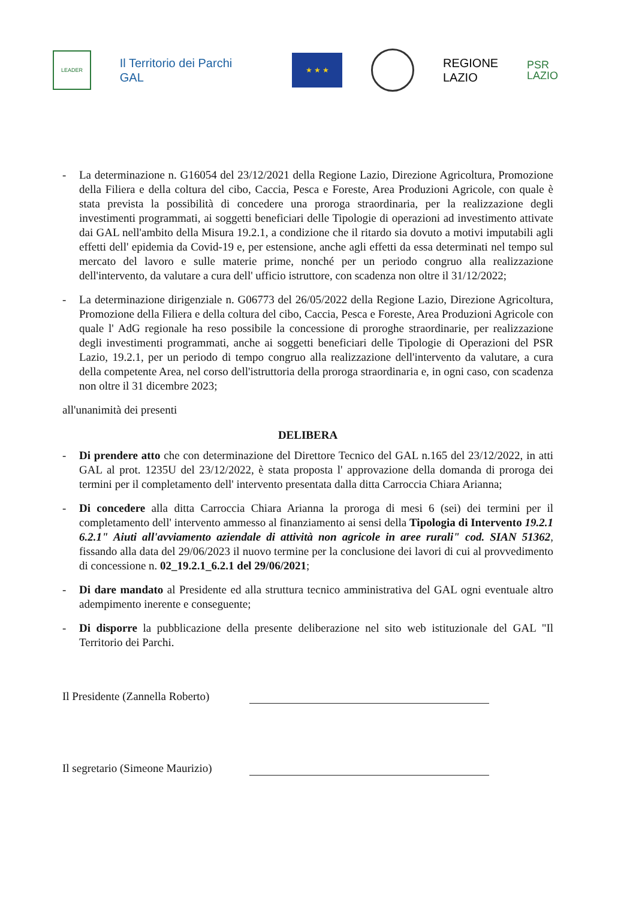LEADER
Il Territorio dei Parchi
GAL
★ ★ ★
REGIONE
LAZIO
PSR
LAZIO
- La determinazione n. G16054 del 23/12/2021 della Regione Lazio, Direzione Agricoltura, Promozione della Filiera e della coltura del cibo, Caccia, Pesca e Foreste, Area Produzioni Agricole, con quale è stata prevista la possibilità di concedere una proroga straordinaria, per la realizzazione degli investimenti programmati, ai soggetti beneficiari delle Tipologie di operazioni ad investimento attivate dai GAL nell'ambito della Misura 19.2.1, a condizione che il ritardo sia dovuto a motivi imputabili agli effetti dell' epidemia da Covid-19 e, per estensione, anche agli effetti da essa determinati nel tempo sul mercato del lavoro e sulle materie prime, nonché per un periodo congruo alla realizzazione dell'intervento, da valutare a cura dell' ufficio istruttore, con scadenza non oltre il 31/12/2022;
- La determinazione dirigenziale n. G06773 del 26/05/2022 della Regione Lazio, Direzione Agricoltura, Promozione della Filiera e della coltura del cibo, Caccia, Pesca e Foreste, Area Produzioni Agricole con quale l' AdG regionale ha reso possibile la concessione di proroghe straordinarie, per realizzazione degli investimenti programmati, anche ai soggetti beneficiari delle Tipologie di Operazioni del PSR Lazio, 19.2.1, per un periodo di tempo congruo alla realizzazione dell'intervento da valutare, a cura della competente Area, nel corso dell'istruttoria della proroga straordinaria e, in ogni caso, con scadenza non oltre il 31 dicembre 2023;
all'unanimità dei presenti
DELIBERA
- Di prendere atto che con determinazione del Direttore Tecnico del GAL n.165 del 23/12/2022, in atti GAL al prot. 1235U del 23/12/2022, è stata proposta l' approvazione della domanda di proroga dei termini per il completamento dell' intervento presentata dalla ditta Carroccia Chiara Arianna;
- Di concedere alla ditta Carroccia Chiara Arianna la proroga di mesi 6 (sei) dei termini per il completamento dell' intervento ammesso al finanziamento ai sensi della Tipologia di Intervento 19.2.1 6.2.1" Aiuti all'avviamento aziendale di attività non agricole in aree rurali" cod. SIAN 51362, fissando alla data del 29/06/2023 il nuovo termine per la conclusione dei lavori di cui al provvedimento di concessione n. 02_19.2.1_6.2.1 del 29/06/2021;
- Di dare mandato al Presidente ed alla struttura tecnico amministrativa del GAL ogni eventuale altro adempimento inerente e conseguente;
- Di disporre la pubblicazione della presente deliberazione nel sito web istituzionale del GAL "Il Territorio dei Parchi.
Il Presidente (Zannella Roberto)
Il segretario (Simeone Maurizio)